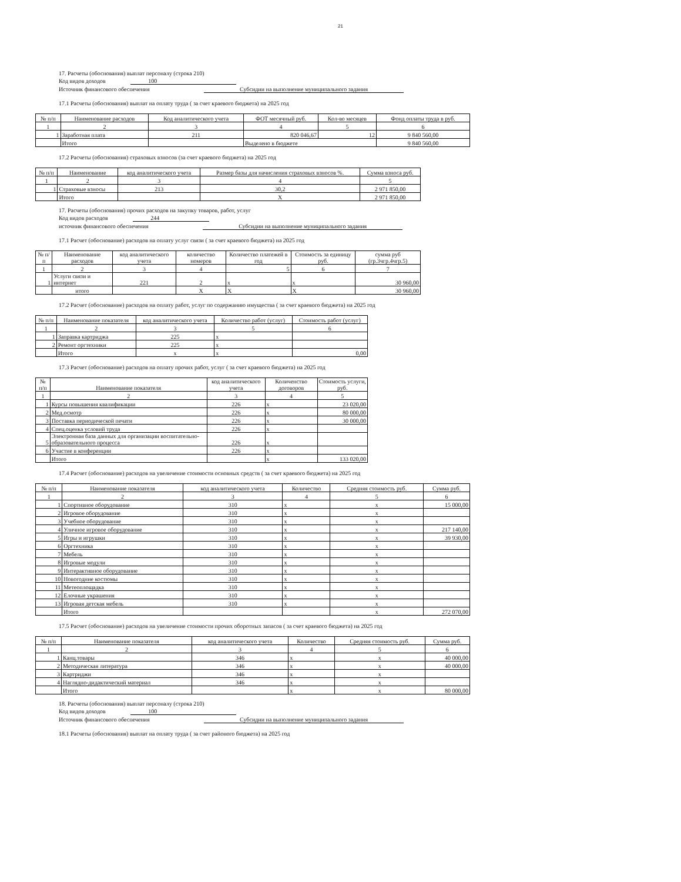21
17. Расчеты (обоснования) выплат персоналу (строка 210)
Код видов доходов 100
Источник финансового обеспечения Субсидии на выполнение муниципального задания
17.1 Расчеты (обоснования) выплат на оплату труда ( за счет краевого бюджета) на 2025 год
| № п/п | Наименование расходов | Код аналитического учета | ФОТ месячный руб. | Кол-во месяцев | Фонд оплаты труда в руб. |
| --- | --- | --- | --- | --- | --- |
| 1 | 2 | 3 | 4 | 5 | 6 |
| 1 | Заработная плата | 211 | 820 046,67 | 12 | 9 840 560,00 |
| | Итого | | Выделено в бюджете | | 9 840 560,00 |
17.2 Расчеты (обоснования) страховых взносов (за счет краевого бюджета) на 2025 год
| № п/п | Наименование | код аналитического учета | Размер базы для начисления страховых взносов %. | Сумма взноса руб. |
| --- | --- | --- | --- | --- |
| 1 | 2 | 3 | 4 | 5 |
| 1 | Страховые взносы | 213 | 30,2 | 2 971 850,00 |
| | Итого | | X | 2 971 850,00 |
17. Расчеты (обоснования) прочих расходов на закупку товаров, работ, услуг
Код видов расходов 244
источник финансового обеспечения Субсидии на выполнение муниципального задания
17.1 Расчет (обоснование) расходов на оплату услуг связи ( за счет краевого бюджета) на 2025 год
| № п/п | Наименование расходов | код аналитического учета | количество номеров | Количество платежей в год | Стоимость за единицу руб. | сумма руб (гр.3чгр.4чгр.5) |
| --- | --- | --- | --- | --- | --- | --- |
| 1 | 2 | 3 | 4 | 5 | 6 | 7 |
| 1 | Услуги связи и интернет | 221 | 2 | x | x | 30 960,00 |
| | итого | | X | X | X | 30 960,00 |
17.2 Расчет (обоснование) расходов на оплату работ, услуг по содержанию имущества ( за счет краевого бюджета) на 2025 год
| № п/п | Наименование показателя | код аналитического учета | Количество работ (услуг) | Стоимость работ (услуг) |
| --- | --- | --- | --- | --- |
| 1 | 2 | 3 | 5 | 6 |
| 1 | Заправка картриджа | 225 | x | |
| 2 | Ремонт оргтехники | 225 | x | |
| | Итого | x | x | 0,00 |
17.3 Расчет (обоснование) расходов на оплату прочих работ, услуг ( за счет краевого бюджета) на 2025 год
| № п/п | Наименование показателя | код аналитического учета | Количенство договоров | Стоимость услуги, руб. |
| --- | --- | --- | --- | --- |
| 1 | 2 | 3 | 4 | 5 |
| 1 | Курсы повышения квалификации | 226 | x | 23 020,00 |
| 2 | Мед.осмотр | 226 | x | 80 000,00 |
| 3 | Поставка периодической печати | 226 | x | 30 000,00 |
| 4 | Спец.оценка условий труда | 226 | x | |
| 5 | Электронная база данных для организации воспитательно-образовательного процесса | 226 | x | |
| 6 | Участие в конференции | 226 | x | |
| | Итого | | x | 133 020,00 |
17.4 Расчет (обоснование) расходов на увеличение стоимости основных средств ( за счет краевого бюджета) на 2025 год
| № п/п | Наименование показателя | код аналитического учета | Количество | Средняя стоимость руб. | Сумма руб. |
| --- | --- | --- | --- | --- | --- |
| 1 | 2 | 3 | 4 | 5 | 6 |
| 1 | Спортивное оборудование | 310 | x | x | 15 000,00 |
| 2 | Игровое оборудование | 310 | x | x | |
| 3 | Учебное оборудование | 310 | x | x | |
| 4 | Уличное игровое оборудование | 310 | x | x | 217 140,00 |
| 5 | Игры и игрушки | 310 | x | x | 39 930,00 |
| 6 | Оргтехника | 310 | x | x | |
| 7 | Мебель | 310 | x | x | |
| 8 | Игровые модули | 310 | x | x | |
| 9 | Интерактивное оборудование | 310 | x | x | |
| 10 | Новогодние костюмы | 310 | x | x | |
| 11 | Метеоплощадка | 310 | x | x | |
| 12 | Елочные украшения | 310 | x | x | |
| 13 | Игровая детская мебель | 310 | x | x | |
| | Итого | | | x | 272 070,00 |
17.5 Расчет (обоснование) расходов на увеличение стоимости прочих оборотных запасов ( за счет краевого бюджета) на 2025 год
| № п/п | Наименование показателя | код аналитического учета | Количество | Средняя стоимость руб. | Сумма руб. |
| --- | --- | --- | --- | --- | --- |
| 1 | 2 | 3 | 4 | 5 | 6 |
| 1 | Канц.товары | 346 | x | x | 40 000,00 |
| 2 | Методическая литература | 346 | x | x | 40 000,00 |
| 3 | Картриджи | 346 | x | x | |
| 4 | Наглядно-дидактический материал | 346 | x | x | |
| | Итого | | x | x | 80 000,00 |
18. Расчеты (обоснования) выплат персоналу (строка 210)
Код видов доходов 100
Источник финансового обеспечения Субсидии на выполнение муниципального задания
18.1 Расчеты (обоснования) выплат на оплату труда ( за счет районого бюджета) на 2025 год